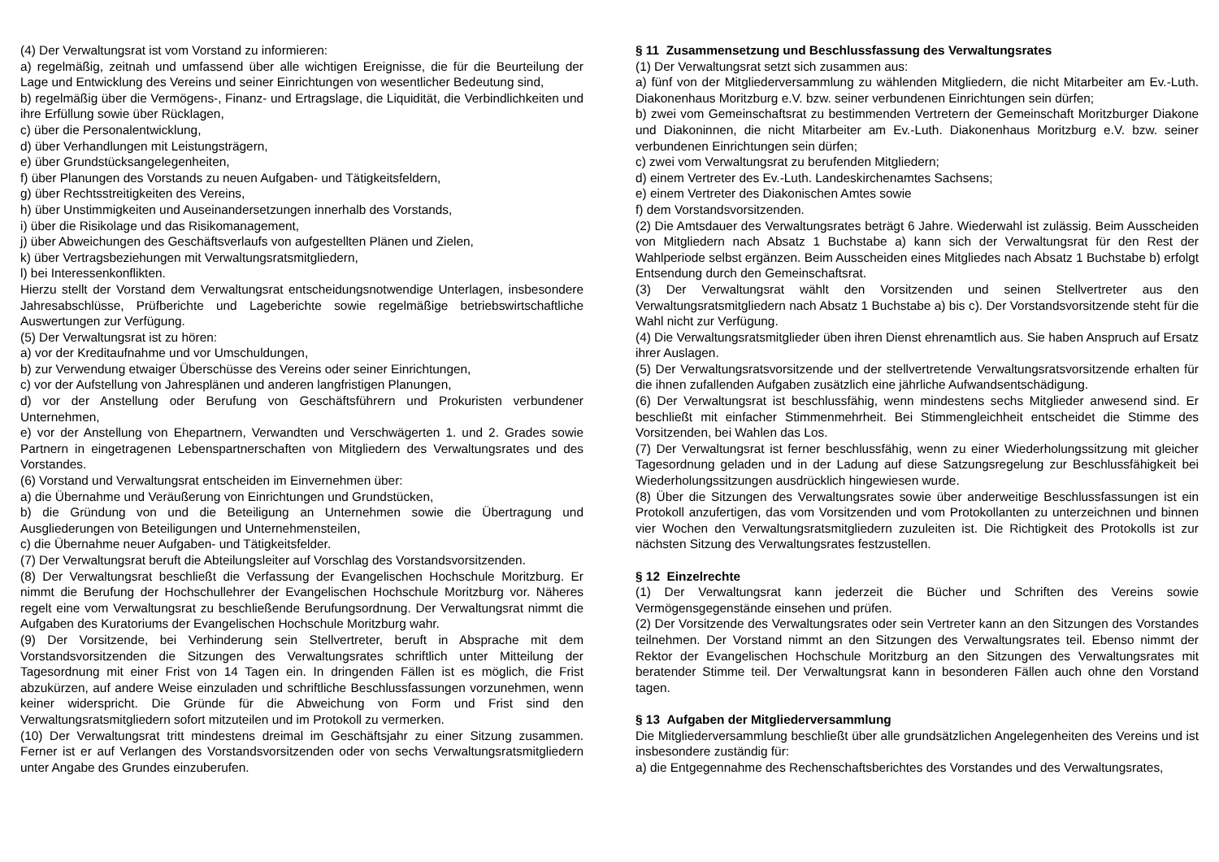(4) Der Verwaltungsrat ist vom Vorstand zu informieren:
a) regelmäßig, zeitnah und umfassend über alle wichtigen Ereignisse, die für die Beurteilung der Lage und Entwicklung des Vereins und seiner Einrichtungen von wesentlicher Bedeutung sind,
b) regelmäßig über die Vermögens-, Finanz- und Ertragslage, die Liquidität, die Verbindlichkeiten und ihre Erfüllung sowie über Rücklagen,
c) über die Personalentwicklung,
d) über Verhandlungen mit Leistungsträgern,
e) über Grundstücksangelegenheiten,
f) über Planungen des Vorstands zu neuen Aufgaben- und Tätigkeitsfeldern,
g) über Rechtsstreitigkeiten des Vereins,
h) über Unstimmigkeiten und Auseinandersetzungen innerhalb des Vorstands,
i) über die Risikolage und das Risikomanagement,
j) über Abweichungen des Geschäftsverlaufs von aufgestellten Plänen und Zielen,
k) über Vertragsbeziehungen mit Verwaltungsratsmitgliedern,
l) bei Interessenkonflikten.
Hierzu stellt der Vorstand dem Verwaltungsrat entscheidungsnotwendige Unterlagen, insbesondere Jahresabschlüsse, Prüfberichte und Lageberichte sowie regelmäßige betriebswirtschaftliche Auswertungen zur Verfügung.
(5) Der Verwaltungsrat ist zu hören:
a) vor der Kreditaufnahme und vor Umschuldungen,
b) zur Verwendung etwaiger Überschüsse des Vereins oder seiner Einrichtungen,
c) vor der Aufstellung von Jahresplänen und anderen langfristigen Planungen,
d) vor der Anstellung oder Berufung von Geschäftsführern und Prokuristen verbundener Unternehmen,
e) vor der Anstellung von Ehepartnern, Verwandten und Verschwägerten 1. und 2. Grades sowie Partnern in eingetragenen Lebenspartnerschaften von Mitgliedern des Verwaltungsrates und des Vorstandes.
(6) Vorstand und Verwaltungsrat entscheiden im Einvernehmen über:
a) die Übernahme und Veräußerung von Einrichtungen und Grundstücken,
b) die Gründung von und die Beteiligung an Unternehmen sowie die Übertragung und Ausgliederungen von Beteiligungen und Unternehmensteilen,
c) die Übernahme neuer Aufgaben- und Tätigkeitsfelder.
(7) Der Verwaltungsrat beruft die Abteilungsleiter auf Vorschlag des Vorstandsvorsitzenden.
(8) Der Verwaltungsrat beschließt die Verfassung der Evangelischen Hochschule Moritzburg. Er nimmt die Berufung der Hochschullehrer der Evangelischen Hochschule Moritzburg vor. Näheres regelt eine vom Verwaltungsrat zu beschließende Berufungsordnung. Der Verwaltungsrat nimmt die Aufgaben des Kuratoriums der Evangelischen Hochschule Moritzburg wahr.
(9) Der Vorsitzende, bei Verhinderung sein Stellvertreter, beruft in Absprache mit dem Vorstandsvorsitzenden die Sitzungen des Verwaltungsrates schriftlich unter Mitteilung der Tagesordnung mit einer Frist von 14 Tagen ein. In dringenden Fällen ist es möglich, die Frist abzukürzen, auf andere Weise einzuladen und schriftliche Beschlussfassungen vorzunehmen, wenn keiner widerspricht. Die Gründe für die Abweichung von Form und Frist sind den Verwaltungsratsmitgliedern sofort mitzuteilen und im Protokoll zu vermerken.
(10) Der Verwaltungsrat tritt mindestens dreimal im Geschäftsjahr zu einer Sitzung zusammen. Ferner ist er auf Verlangen des Vorstandsvorsitzenden oder von sechs Verwaltungsratsmitgliedern unter Angabe des Grundes einzuberufen.
§ 11 Zusammensetzung und Beschlussfassung des Verwaltungsrates
(1) Der Verwaltungsrat setzt sich zusammen aus:
a) fünf von der Mitgliederversammlung zu wählenden Mitgliedern, die nicht Mitarbeiter am Ev.-Luth. Diakonenhaus Moritzburg e.V. bzw. seiner verbundenen Einrichtungen sein dürfen;
b) zwei vom Gemeinschaftsrat zu bestimmenden Vertretern der Gemeinschaft Moritzburger Diakone und Diakoninnen, die nicht Mitarbeiter am Ev.-Luth. Diakonenhaus Moritzburg e.V. bzw. seiner verbundenen Einrichtungen sein dürfen;
c) zwei vom Verwaltungsrat zu berufenden Mitgliedern;
d) einem Vertreter des Ev.-Luth. Landeskirchenamtes Sachsens;
e) einem Vertreter des Diakonischen Amtes sowie
f) dem Vorstandsvorsitzenden.
(2) Die Amtsdauer des Verwaltungsrates beträgt 6 Jahre. Wiederwahl ist zulässig. Beim Ausscheiden von Mitgliedern nach Absatz 1 Buchstabe a) kann sich der Verwaltungsrat für den Rest der Wahlperiode selbst ergänzen. Beim Ausscheiden eines Mitgliedes nach Absatz 1 Buchstabe b) erfolgt Entsendung durch den Gemeinschaftsrat.
(3) Der Verwaltungsrat wählt den Vorsitzenden und seinen Stellvertreter aus den Verwaltungsratsmitgliedern nach Absatz 1 Buchstabe a) bis c). Der Vorstandsvorsitzende steht für die Wahl nicht zur Verfügung.
(4) Die Verwaltungsratsmitglieder üben ihren Dienst ehrenamtlich aus. Sie haben Anspruch auf Ersatz ihrer Auslagen.
(5) Der Verwaltungsratsvorsitzende und der stellvertretende Verwaltungsratsvorsitzende erhalten für die ihnen zufallenden Aufgaben zusätzlich eine jährliche Aufwandsentschädigung.
(6) Der Verwaltungsrat ist beschlussfähig, wenn mindestens sechs Mitglieder anwesend sind. Er beschließt mit einfacher Stimmenmehrheit. Bei Stimmengleichheit entscheidet die Stimme des Vorsitzenden, bei Wahlen das Los.
(7) Der Verwaltungsrat ist ferner beschlussfähig, wenn zu einer Wiederholungssitzung mit gleicher Tagesordnung geladen und in der Ladung auf diese Satzungsregelung zur Beschlussfähigkeit bei Wiederholungssitzungen ausdrücklich hingewiesen wurde.
(8) Über die Sitzungen des Verwaltungsrates sowie über anderweitige Beschlussfassungen ist ein Protokoll anzufertigen, das vom Vorsitzenden und vom Protokollanten zu unterzeichnen und binnen vier Wochen den Verwaltungsratsmitgliedern zuzuleiten ist. Die Richtigkeit des Protokolls ist zur nächsten Sitzung des Verwaltungsrates festzustellen.
§ 12 Einzelrechte
(1) Der Verwaltungsrat kann jederzeit die Bücher und Schriften des Vereins sowie Vermögensgegenstände einsehen und prüfen.
(2) Der Vorsitzende des Verwaltungsrates oder sein Vertreter kann an den Sitzungen des Vorstandes teilnehmen. Der Vorstand nimmt an den Sitzungen des Verwaltungsrates teil. Ebenso nimmt der Rektor der Evangelischen Hochschule Moritzburg an den Sitzungen des Verwaltungsrates mit beratender Stimme teil. Der Verwaltungsrat kann in besonderen Fällen auch ohne den Vorstand tagen.
§ 13 Aufgaben der Mitgliederversammlung
Die Mitgliederversammlung beschließt über alle grundsätzlichen Angelegenheiten des Vereins und ist insbesondere zuständig für:
a) die Entgegennahme des Rechenschaftsberichtes des Vorstandes und des Verwaltungsrates,